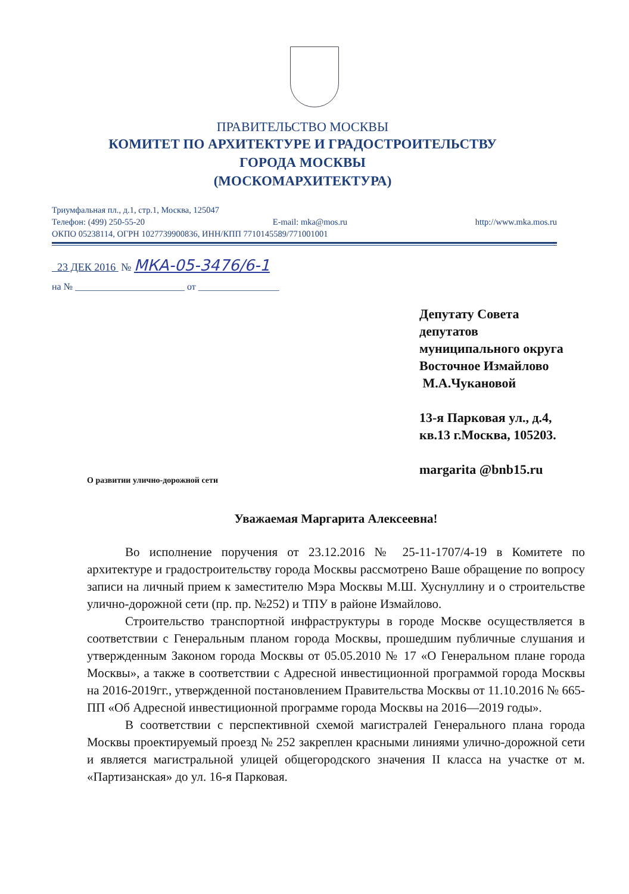ПРАВИТЕЛЬСТВО МОСКВЫ
КОМИТЕТ ПО АРХИТЕКТУРЕ И ГРАДОСТРОИТЕЛЬСТВУ
ГОРОДА МОСКВЫ
(МОСКОМАРХИТЕКТУРА)
Триумфальная пл., д.1, стр.1, Москва, 125047
Телефон: (499) 250-55-20 E-mail: mka@mos.ru http://www.mka.mos.ru
ОКПО 05238114, ОГРН 1027739900836, ИНН/КПП 7710145589/771001001
23 ДЕК 2016 № МКА-05-3476/6-1
на № _______________________ от _________________
Депутату Совета
депутатов
муниципального округа
Восточное Измайлово
М.А.Чукановой
13-я Парковая ул., д.4,
кв.13 г.Москва, 105203.
margarita @bnb15.ru
О развитии улично-дорожной сети
Уважаемая Маргарита Алексеевна!
Во исполнение поручения от 23.12.2016 № 25-11-1707/4-19 в Комитете по архитектуре и градостроительству города Москвы рассмотрено Ваше обращение по вопросу записи на личный прием к заместителю Мэра Москвы М.Ш. Хуснуллину и о строительстве улично-дорожной сети (пр. пр. №252) и ТПУ в районе Измайлово.
Строительство транспортной инфраструктуры в городе Москве осуществляется в соответствии с Генеральным планом города Москвы, прошедшим публичные слушания и утвержденным Законом города Москвы от 05.05.2010 № 17 «О Генеральном плане города Москвы», а также в соответствии с Адресной инвестиционной программой города Москвы на 2016-2019гг., утвержденной постановлением Правительства Москвы от 11.10.2016 № 665-ПП «Об Адресной инвестиционной программе города Москвы на 2016—2019 годы».
В соответствии с перспективной схемой магистралей Генерального плана города Москвы проектируемый проезд № 252 закреплен красными линиями улично-дорожной сети и является магистральной улицей общегородского значения II класса на участке от м. «Партизанская» до ул. 16-я Парковая.